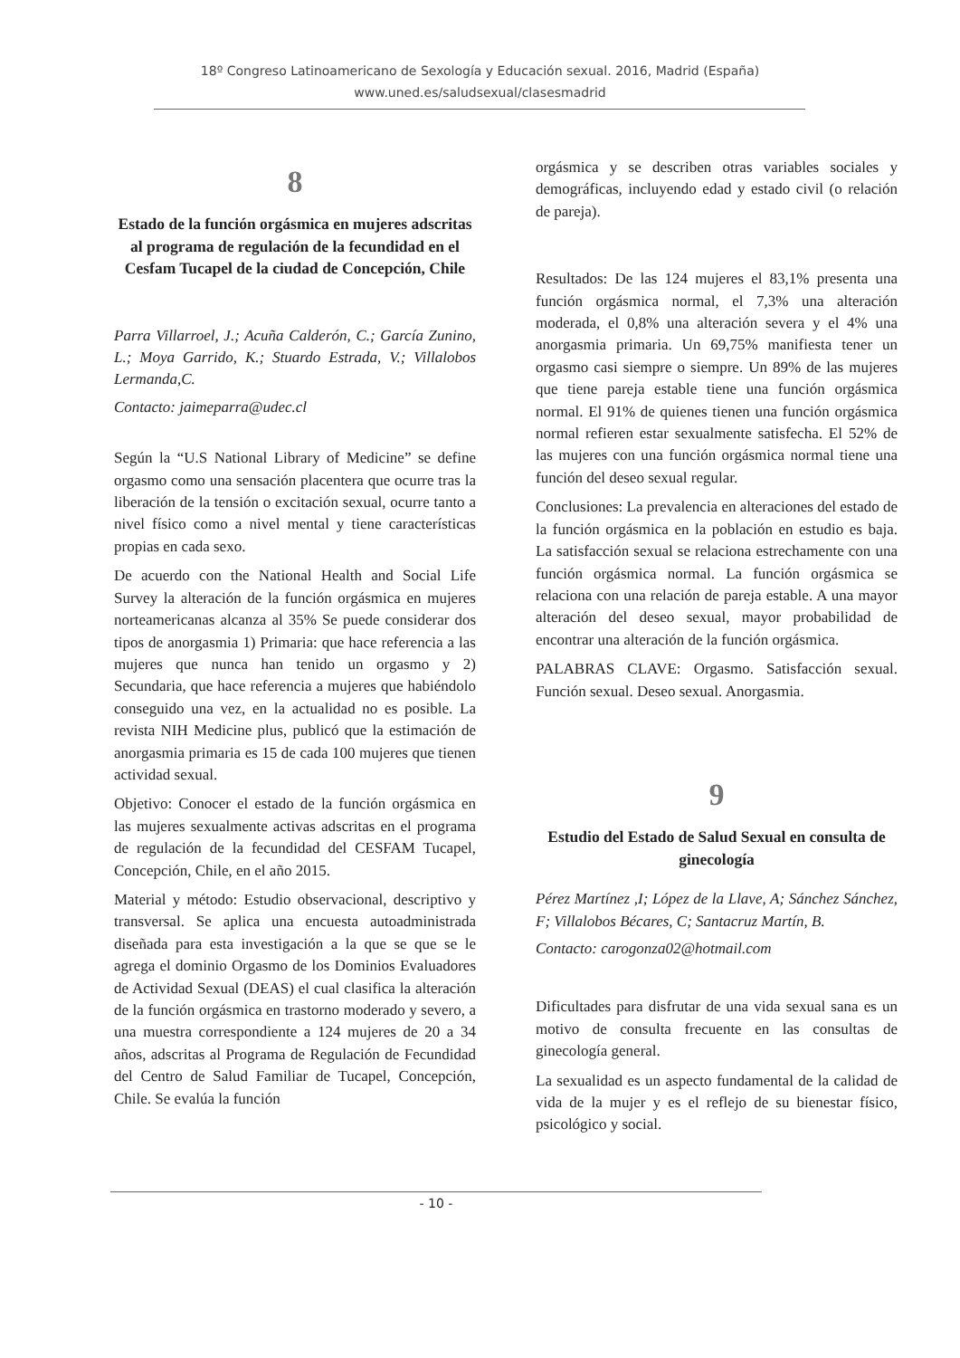18º Congreso Latinoamericano de Sexología y Educación sexual. 2016, Madrid (España)
www.uned.es/saludsexual/clasesmadrid
8
Estado de la función orgásmica en mujeres adscritas al programa de regulación de la fecundidad en el Cesfam Tucapel de la ciudad de Concepción, Chile
Parra Villarroel, J.; Acuña Calderón, C.; García Zunino, L.; Moya Garrido, K.; Stuardo Estrada, V.; Villalobos Lermanda,C.
Contacto: jaimeparra@udec.cl
Según la “U.S National Library of Medicine” se define orgasmo como una sensación placentera que ocurre tras la liberación de la tensión o excitación sexual, ocurre tanto a nivel físico como a nivel mental y tiene características propias en cada sexo.
De acuerdo con the National Health and Social Life Survey la alteración de la función orgásmica en mujeres norteamericanas alcanza al 35% Se puede considerar dos tipos de anorgasmia 1) Primaria: que hace referencia a las mujeres que nunca han tenido un orgasmo y 2) Secundaria, que hace referencia a mujeres que habiéndolo conseguido una vez, en la actualidad no es posible. La revista NIH Medicine plus, publicó que la estimación de anorgasmia primaria es 15 de cada 100 mujeres que tienen actividad sexual.
Objetivo: Conocer el estado de la función orgásmica en las mujeres sexualmente activas adscritas en el programa de regulación de la fecundidad del CESFAM Tucapel, Concepción, Chile, en el año 2015.
Material y método: Estudio observacional, descriptivo y transversal. Se aplica una encuesta autoadministrada diseñada para esta investigación a la que se que se le agrega el dominio Orgasmo de los Dominios Evaluadores de Actividad Sexual (DEAS) el cual clasifica la alteración de la función orgásmica en trastorno moderado y severo, a una muestra correspondiente a 124 mujeres de 20 a 34 años, adscritas al Programa de Regulación de Fecundidad del Centro de Salud Familiar de Tucapel, Concepción, Chile. Se evalúa la función
orgásmica y se describen otras variables sociales y demográficas, incluyendo edad y estado civil (o relación de pareja).
Resultados: De las 124 mujeres el 83,1% presenta una función orgásmica normal, el 7,3% una alteración moderada, el 0,8% una alteración severa y el 4% una anorgasmia primaria. Un 69,75% manifiesta tener un orgasmo casi siempre o siempre. Un 89% de las mujeres que tiene pareja estable tiene una función orgásmica normal. El 91% de quienes tienen una función orgásmica normal refieren estar sexualmente satisfecha. El 52% de las mujeres con una función orgásmica normal tiene una función del deseo sexual regular.
Conclusiones: La prevalencia en alteraciones del estado de la función orgásmica en la población en estudio es baja. La satisfacción sexual se relaciona estrechamente con una función orgásmica normal. La función orgásmica se relaciona con una relación de pareja estable. A una mayor alteración del deseo sexual, mayor probabilidad de encontrar una alteración de la función orgásmica.
PALABRAS CLAVE: Orgasmo. Satisfacción sexual. Función sexual. Deseo sexual. Anorgasmia.
9
Estudio del Estado de Salud Sexual en consulta de ginecología
Pérez Martínez ,I; López de la Llave, A; Sánchez Sánchez, F; Villalobos Bécares, C; Santacruz Martín, B.
Contacto: carogonza02@hotmail.com
Dificultades para disfrutar de una vida sexual sana es un motivo de consulta frecuente en las consultas de ginecología general.
La sexualidad es un aspecto fundamental de la calidad de vida de la mujer y es el reflejo de su bienestar físico, psicológico y social.
- 10 -